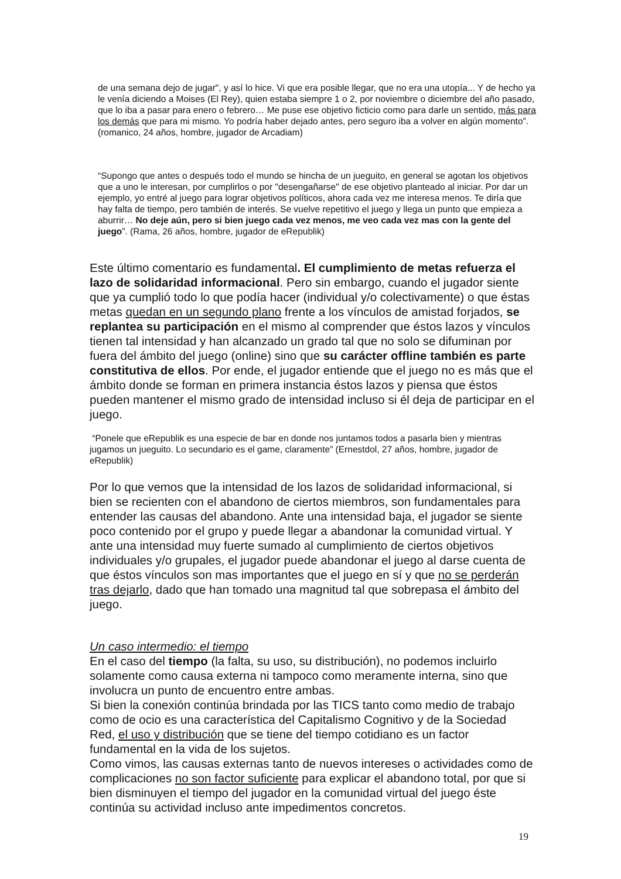de una semana dejo de jugar", y así lo hice. Vi que era posible llegar, que no era una utopía... Y de hecho ya le venía diciendo a Moises (El Rey), quien estaba siempre 1 o 2, por noviembre o diciembre del año pasado, que lo iba a pasar para enero o febrero… Me puse ese objetivo ficticio como para darle un sentido, más para los demás que para mi mismo. Yo podría haber dejado antes, pero seguro iba a volver en algún momento”. (romanico, 24 años, hombre, jugador de Arcadiam)
“Supongo que antes o después todo el mundo se hincha de un jueguito, en general se agotan los objetivos que a uno le interesan, por cumplirlos o por "desengañarse" de ese objetivo planteado al iniciar. Por dar un ejemplo, yo entré al juego para lograr objetivos políticos, ahora cada vez me interesa menos. Te diría que hay falta de tiempo, pero también de interés. Se vuelve repetitivo el juego y llega un punto que empieza a aburrir… No deje aún, pero si bien juego cada vez menos, me veo cada vez mas con la gente del juego”. (Rama, 26 años, hombre, jugador de eRepublik)
Este último comentario es fundamental. El cumplimiento de metas refuerza el lazo de solidaridad informacional. Pero sin embargo, cuando el jugador siente que ya cumplió todo lo que podía hacer (individual y/o colectivamente) o que éstas metas quedan en un segundo plano frente a los vínculos de amistad forjados, se replantea su participación en el mismo al comprender que éstos lazos y vínculos tienen tal intensidad y han alcanzado un grado tal que no solo se difuminan por fuera del ámbito del juego (online) sino que su carácter offline también es parte constitutiva de ellos. Por ende, el jugador entiende que el juego no es más que el ámbito donde se forman en primera instancia éstos lazos y piensa que éstos pueden mantener el mismo grado de intensidad incluso si él deja de participar en el juego.
“Ponele que eRepublik es una especie de bar en donde nos juntamos todos a pasarla bien y mientras jugamos un jueguito. Lo secundario es el game, claramente” (Ernestdol, 27 años, hombre, jugador de eRepublik)
Por lo que vemos que la intensidad de los lazos de solidaridad informacional, si bien se recienten con el abandono de ciertos miembros, son fundamentales para entender las causas del abandono. Ante una intensidad baja, el jugador se siente poco contenido por el grupo y puede llegar a abandonar la comunidad virtual. Y ante una intensidad muy fuerte sumado al cumplimiento de ciertos objetivos individuales y/o grupales, el jugador puede abandonar el juego al darse cuenta de que éstos vínculos son mas importantes que el juego en sí y que no se perderán tras dejarlo, dado que han tomado una magnitud tal que sobrepasa el ámbito del juego.
Un caso intermedio: el tiempo
En el caso del tiempo (la falta, su uso, su distribución), no podemos incluirlo solamente como causa externa ni tampoco como meramente interna, sino que involucra un punto de encuentro entre ambas.
Si bien la conexión continúa brindada por las TICS tanto como medio de trabajo como de ocio es una característica del Capitalismo Cognitivo y de la Sociedad Red, el uso y distribución que se tiene del tiempo cotidiano es un factor fundamental en la vida de los sujetos.
Como vimos, las causas externas tanto de nuevos intereses o actividades como de complicaciones no son factor suficiente para explicar el abandono total, por que si bien disminuyen el tiempo del jugador en la comunidad virtual del juego éste continúa su actividad incluso ante impedimentos concretos.
19